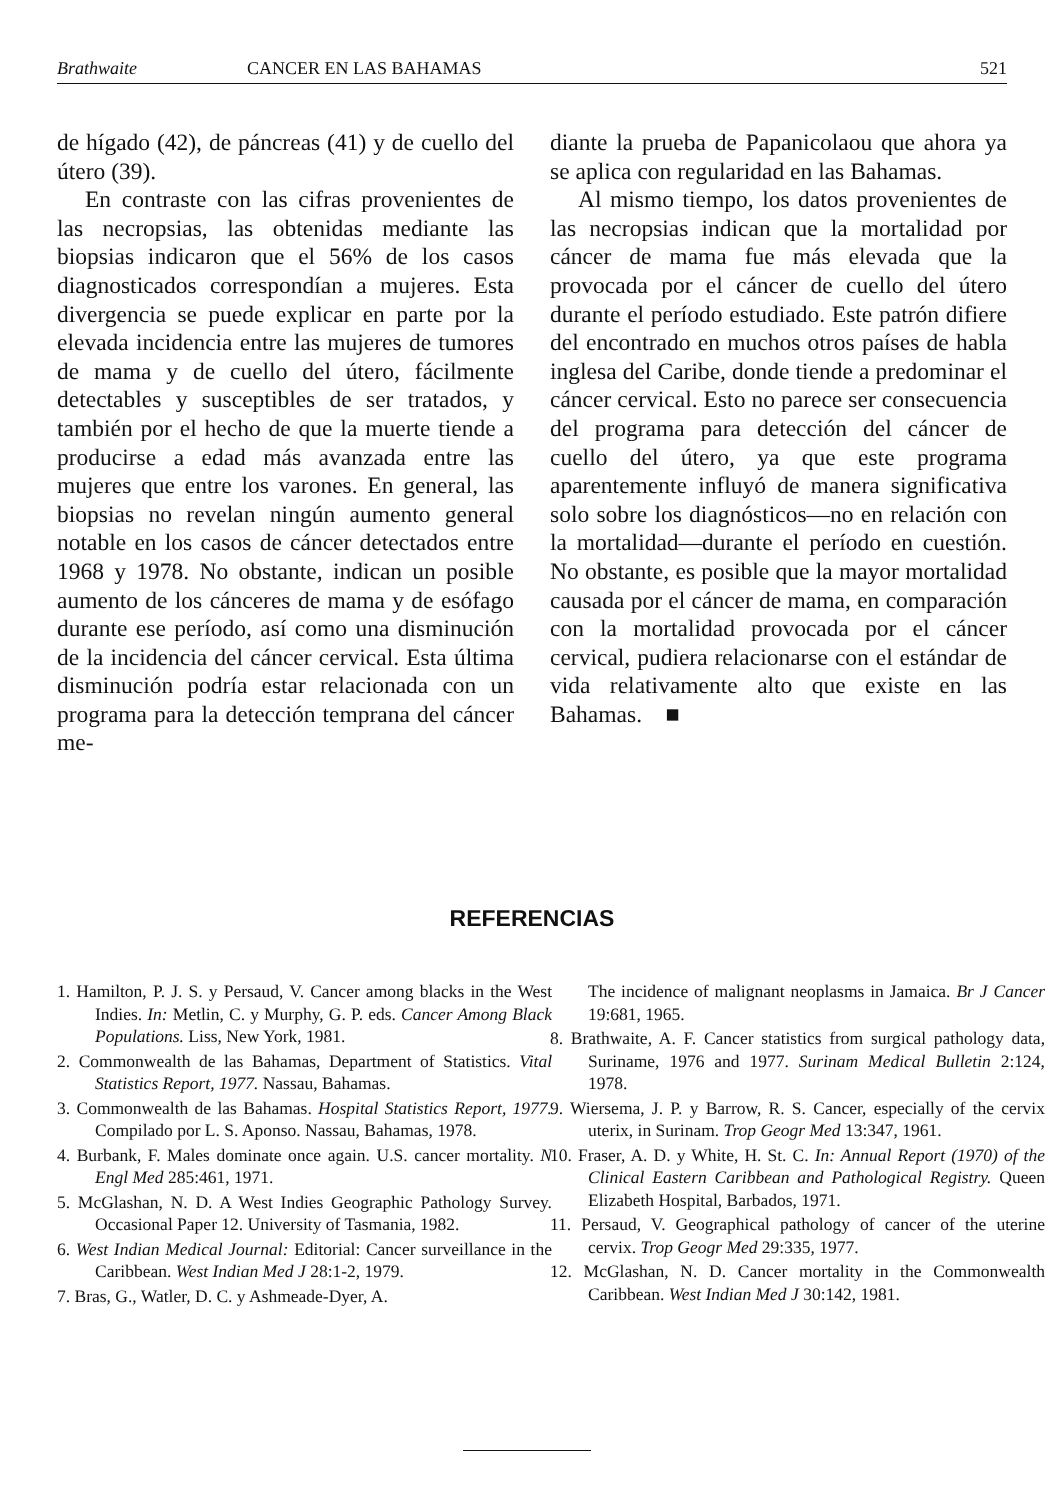Brathwaite CANCER EN LAS BAHAMAS 521
de hígado (42), de páncreas (41) y de cuello del útero (39).
En contraste con las cifras provenientes de las necropsias, las obtenidas mediante las biopsias indicaron que el 56% de los casos diagnosticados correspondían a mujeres. Esta divergencia se puede explicar en parte por la elevada incidencia entre las mujeres de tumores de mama y de cuello del útero, fácilmente detectables y susceptibles de ser tratados, y también por el hecho de que la muerte tiende a producirse a edad más avanzada entre las mujeres que entre los varones. En general, las biopsias no revelan ningún aumento general notable en los casos de cáncer detectados entre 1968 y 1978. No obstante, indican un posible aumento de los cánceres de mama y de esófago durante ese período, así como una disminución de la incidencia del cáncer cervical. Esta última disminución podría estar relacionada con un programa para la detección temprana del cáncer me-
diante la prueba de Papanicolaou que ahora ya se aplica con regularidad en las Bahamas.
Al mismo tiempo, los datos provenientes de las necropsias indican que la mortalidad por cáncer de mama fue más elevada que la provocada por el cáncer de cuello del útero durante el período estudiado. Este patrón difiere del encontrado en muchos otros países de habla inglesa del Caribe, donde tiende a predominar el cáncer cervical. Esto no parece ser consecuencia del programa para detección del cáncer de cuello del útero, ya que este programa aparentemente influyó de manera significativa solo sobre los diagnósticos—no en relación con la mortalidad—durante el período en cuestión. No obstante, es posible que la mayor mortalidad causada por el cáncer de mama, en comparación con la mortalidad provocada por el cáncer cervical, pudiera relacionarse con el estándar de vida relativamente alto que existe en las Bahamas. ■
REFERENCIAS
1. Hamilton, P. J. S. y Persaud, V. Cancer among blacks in the West Indies. In: Metlin, C. y Murphy, G. P. eds. Cancer Among Black Populations. Liss, New York, 1981.
2. Commonwealth de las Bahamas, Department of Statistics. Vital Statistics Report, 1977. Nassau, Bahamas.
3. Commonwealth de las Bahamas. Hospital Statistics Report, 1977. Compilado por L. S. Aponso. Nassau, Bahamas, 1978.
4. Burbank, F. Males dominate once again. U.S. cancer mortality. N Engl Med 285:461, 1971.
5. McGlashan, N. D. A West Indies Geographic Pathology Survey. Occasional Paper 12. University of Tasmania, 1982.
6. West Indian Medical Journal: Editorial: Cancer surveillance in the Caribbean. West Indian Med J 28:1-2, 1979.
7. Bras, G., Watler, D. C. y Ashmeade-Dyer, A.
The incidence of malignant neoplasms in Jamaica. Br J Cancer 19:681, 1965.
8. Brathwaite, A. F. Cancer statistics from surgical pathology data, Suriname, 1976 and 1977. Surinam Medical Bulletin 2:124, 1978.
9. Wiersema, J. P. y Barrow, R. S. Cancer, especially of the cervix uterix, in Surinam. Trop Geogr Med 13:347, 1961.
10. Fraser, A. D. y White, H. St. C. In: Annual Report (1970) of the Clinical Eastern Caribbean and Pathological Registry. Queen Elizabeth Hospital, Barbados, 1971.
11. Persaud, V. Geographical pathology of cancer of the uterine cervix. Trop Geogr Med 29:335, 1977.
12. McGlashan, N. D. Cancer mortality in the Commonwealth Caribbean. West Indian Med J 30:142, 1981.